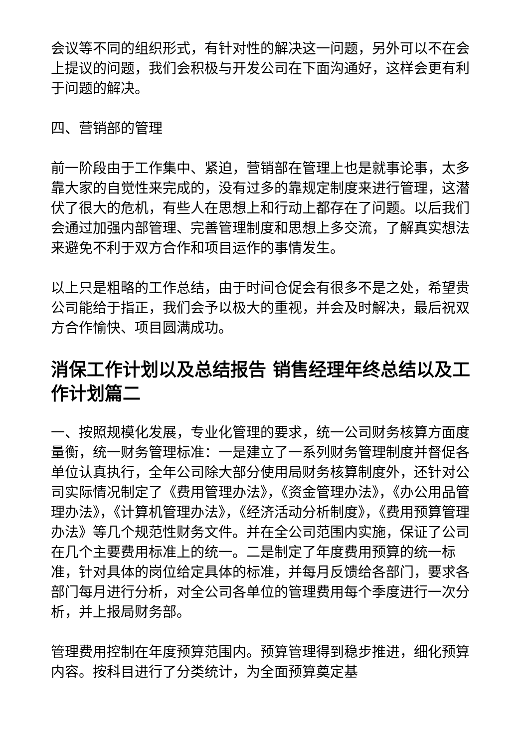会议等不同的组织形式，有针对性的解决这一问题，另外可以不在会上提议的问题，我们会积极与开发公司在下面沟通好，这样会更有利于问题的解决。
四、营销部的管理
前一阶段由于工作集中、紧迫，营销部在管理上也是就事论事，太多靠大家的自觉性来完成的，没有过多的靠规定制度来进行管理，这潜伏了很大的危机，有些人在思想上和行动上都存在了问题。以后我们会通过加强内部管理、完善管理制度和思想上多交流，了解真实想法来避免不利于双方合作和项目运作的事情发生。
以上只是粗略的工作总结，由于时间仓促会有很多不是之处，希望贵公司能给于指正，我们会予以极大的重视，并会及时解决，最后祝双方合作愉快、项目圆满成功。
消保工作计划以及总结报告 销售经理年终总结以及工作计划篇二
一、按照规模化发展，专业化管理的要求，统一公司财务核算方面度量衡，统一财务管理标准：一是建立了一系列财务管理制度并督促各单位认真执行，全年公司除大部分使用局财务核算制度外，还针对公司实际情况制定了《费用管理办法》，《资金管理办法》，《办公用品管理办法》，《计算机管理办法》，《经济活动分析制度》，《费用预算管理办法》等几个规范性财务文件。并在全公司范围内实施，保证了公司在几个主要费用标准上的统一。二是制定了年度费用预算的统一标准，针对具体的岗位给定具体的标准，并每月反馈给各部门，要求各部门每月进行分析，对全公司各单位的管理费用每个季度进行一次分析，并上报局财务部。
管理费用控制在年度预算范围内。预算管理得到稳步推进，细化预算内容。按科目进行了分类统计，为全面预算奠定基